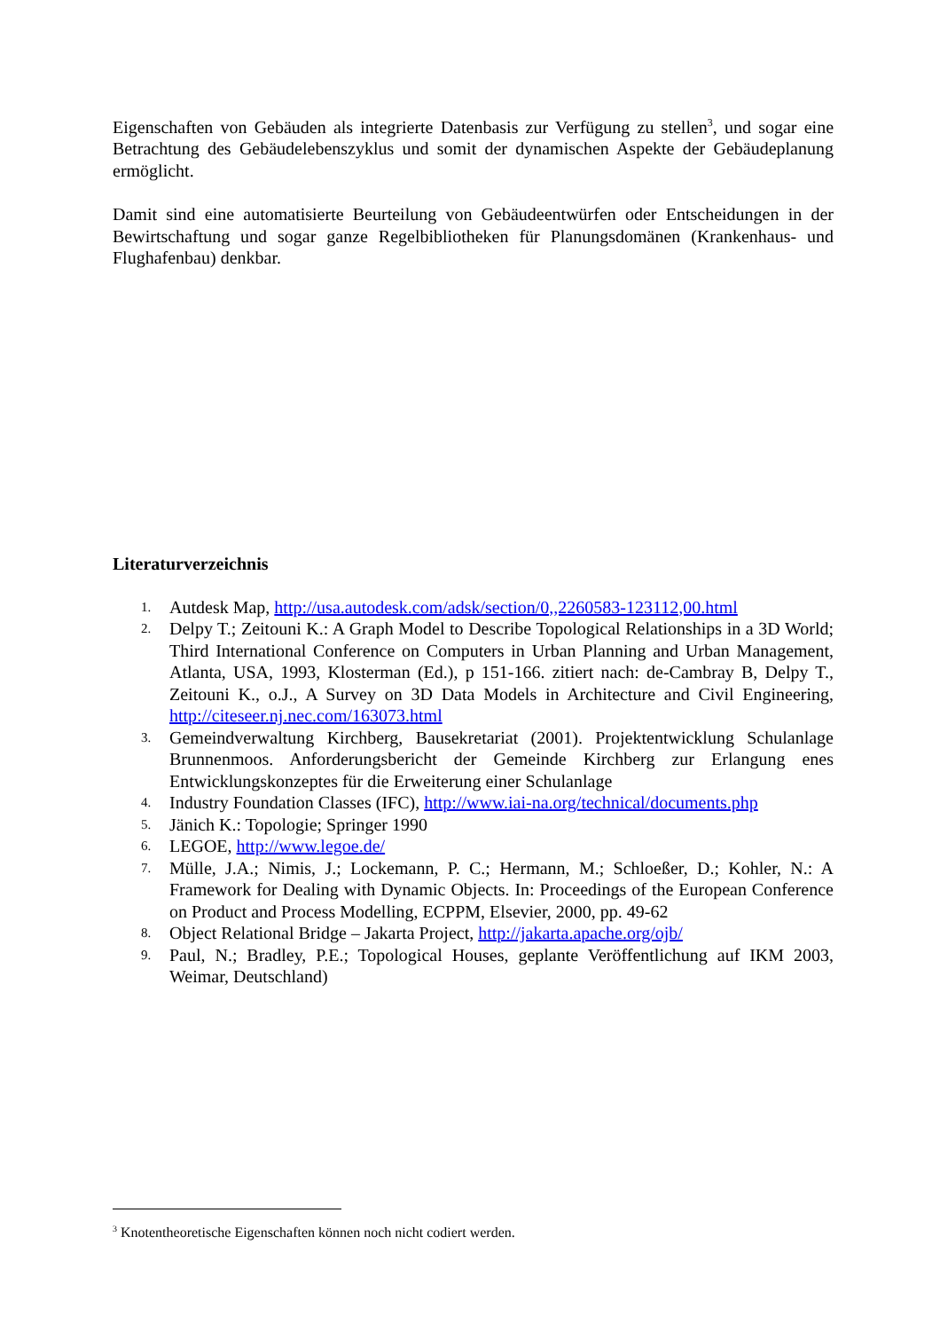Eigenschaften von Gebäuden als integrierte Datenbasis zur Verfügung zu stellen<sup>3</sup>, und sogar eine Betrachtung des Gebäudelebenszyklus und somit der dynamischen Aspekte der Gebäudeplanung ermöglicht.
Damit sind eine automatisierte Beurteilung von Gebäudeentwürfen oder Entscheidungen in der Bewirtschaftung und sogar ganze Regelbibliotheken für Planungsdomänen (Krankenhaus- und Flughafenbau) denkbar.
Literaturverzeichnis
1. Autdesk Map, http://usa.autodesk.com/adsk/section/0,,2260583-123112,00.html
2. Delpy T.; Zeitouni K.: A Graph Model to Describe Topological Relationships in a 3D World; Third International Conference on Computers in Urban Planning and Urban Management, Atlanta, USA, 1993, Klosterman (Ed.), p 151-166. zitiert nach: de-Cambray B, Delpy T., Zeitouni K., o.J., A Survey on 3D Data Models in Architecture and Civil Engineering, http://citeseer.nj.nec.com/163073.html
3. Gemeindverwaltung Kirchberg, Bausekretariat (2001). Projektentwicklung Schulanlage Brunnenmoos. Anforderungsbericht der Gemeinde Kirchberg zur Erlangung enes Entwicklungskonzeptes für die Erweiterung einer Schulanlage
4. Industry Foundation Classes (IFC), http://www.iai-na.org/technical/documents.php
5. Jänich K.: Topologie; Springer 1990
6. LEGOE, http://www.legoe.de/
7. Mülle, J.A.; Nimis, J.; Lockemann, P. C.; Hermann, M.; Schloeßer, D.; Kohler, N.: A Framework for Dealing with Dynamic Objects. In: Proceedings of the European Conference on Product and Process Modelling, ECPPM, Elsevier, 2000, pp. 49-62
8. Object Relational Bridge – Jakarta Project, http://jakarta.apache.org/ojb/
9. Paul, N.; Bradley, P.E.; Topological Houses, geplante Veröffentlichung auf IKM 2003, Weimar, Deutschland)
<sup>3</sup> Knotentheoretische Eigenschaften können noch nicht codiert werden.